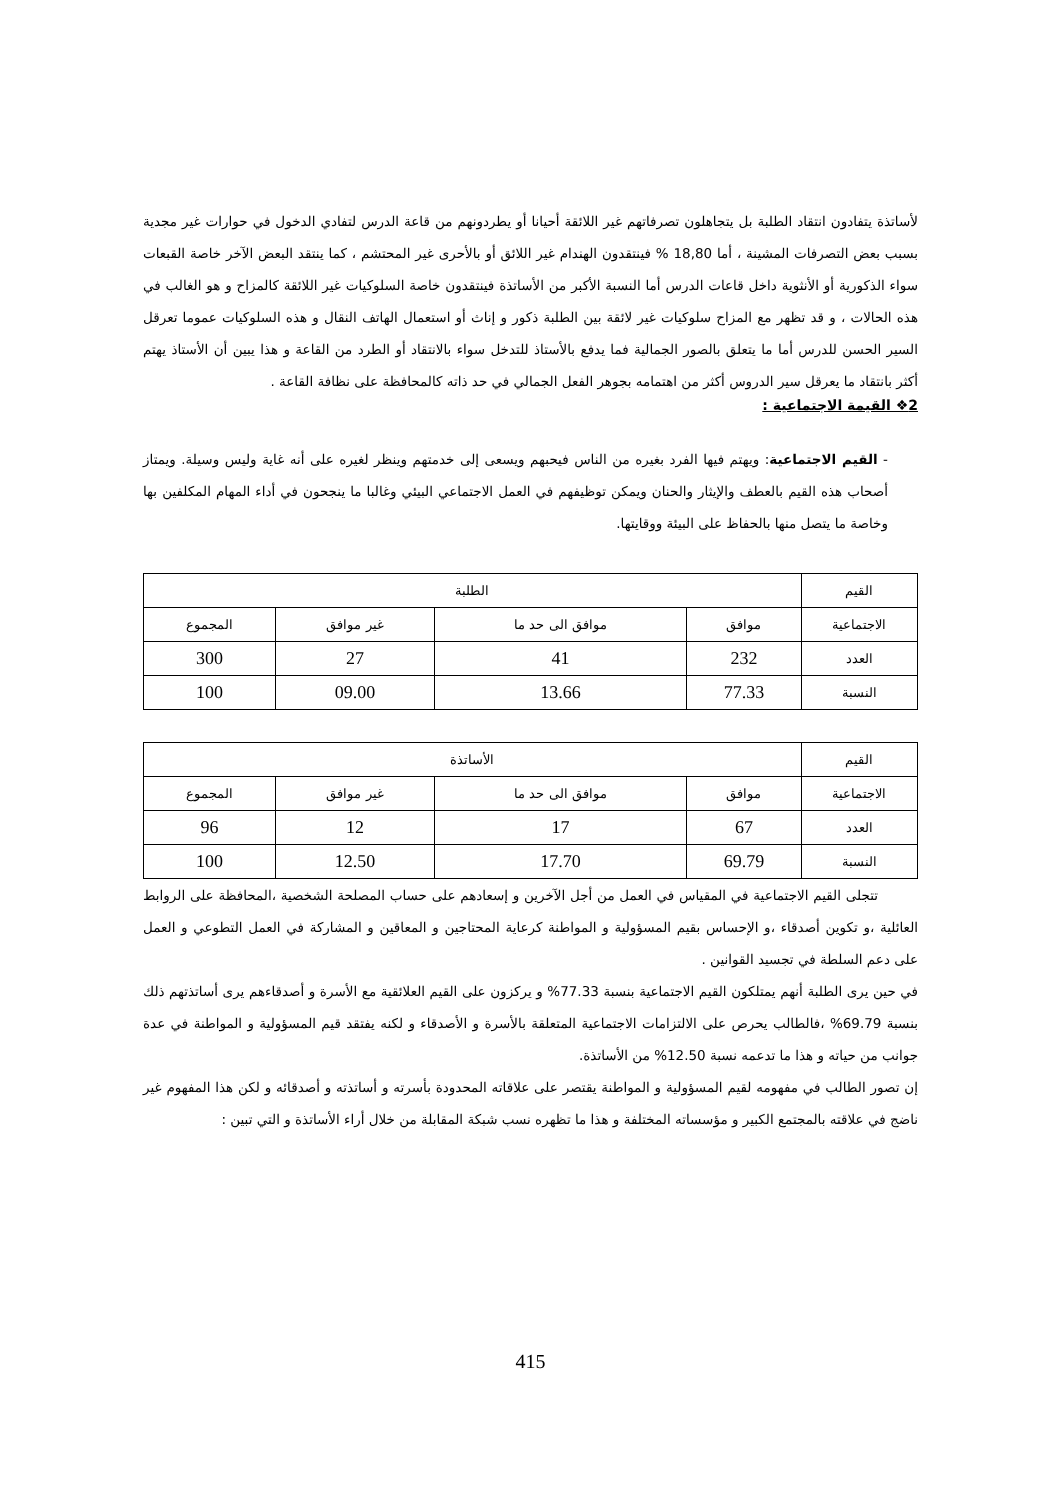لأساتذة يتفادون انتقاد الطلبة بل يتجاهلون تصرفاتهم غير اللائقة أحيانا أو يطردونهم من قاعة الدرس لتفادي الدخول في حوارات غير مجدية بسبب بعض التصرفات المشينة ، أما 18,80 % فينتقدون الهندام غير اللائق أو بالأحرى غير المحتشم ، كما ينتقد البعض الآخر خاصة القبعات سواء الذكورية أو الأنثوية داخل قاعات الدرس أما النسبة الأكبر من الأساتذة فينتقدون خاصة السلوكيات غير اللائقة كالمزاح و هو الغالب في هذه الحالات ، و قد تظهر مع المزاح سلوكيات غير لائقة بين الطلبة ذكور و إناث أو استعمال الهاتف النقال و هذه السلوكيات عموما تعرقل السير الحسن للدرس أما ما يتعلق بالصور الجمالية فما يدفع بالأستاذ للتدخل سواء بالانتقاد أو الطرد من القاعة و هذا يبين أن الأستاذ يهتم أكثر بانتقاد ما يعرقل سير الدروس أكثر من اهتمامه بجوهر الفعل الجمالي في حد ذاته كالمحافظة على نظافة القاعة .
2❖ القيمة الاجتماعية :
- القيم الاجتماعية: ويهتم فيها الفرد بغيره من الناس فيحبهم ويسعى إلى خدمتهم وينظر لغيره على أنه غاية وليس وسيلة. ويمتاز أصحاب هذه القيم بالعطف والإيثار والحنان ويمكن توظيفهم في العمل الاجتماعي البيئي وغالبا ما ينجحون في أداء المهام المكلفين بها وخاصة ما يتصل منها بالحفاظ على البيئة ووقايتها.
| القيم | الطلبة | | | |
| الاجتماعية | موافق | موافق الى حد ما | غير موافق | المجموع |
| العدد | 232 | 41 | 27 | 300 |
| النسبة | 77.33 | 13.66 | 09.00 | 100 |
| القيم | الأساتذة | | | |
| الاجتماعية | موافق | موافق الى حد ما | غير موافق | المجموع |
| العدد | 67 | 17 | 12 | 96 |
| النسبة | 69.79 | 17.70 | 12.50 | 100 |
تتجلى القيم الاجتماعية في المقياس في العمل من أجل الآخرين و إسعادهم على حساب المصلحة الشخصية ،المحافظة على الروابط العائلية ،و تكوين أصدقاء ،و الإحساس بقيم المسؤولية و المواطنة كرعاية المحتاجين و المعاقين و المشاركة في العمل التطوعي و العمل على دعم السلطة في تجسيد القوانين .
في حين يرى الطلبة أنهم يمتلكون القيم الاجتماعية بنسبة 77.33% و يركزون على القيم العلائقية مع الأسرة و أصدقاءهم يرى أساتذتهم ذلك بنسبة 69.79% ،فالطالب يحرص على الالتزامات الاجتماعية المتعلقة بالأسرة و الأصدقاء و لكنه يفتقد قيم المسؤولية و المواطنة في عدة جوانب من حياته و هذا ما تدعمه نسبة 12.50% من الأساتذة.
إن تصور الطالب في مفهومه لقيم المسؤولية و المواطنة يقتصر على علاقاته المحدودة بأسرته و أساتذته و أصدقائه و لكن هذا المفهوم غير ناضج في علاقته بالمجتمع الكبير و مؤسساته المختلفة و هذا ما تظهره نسب شبكة المقابلة من خلال أراء الأساتذة و التي تبين :
415